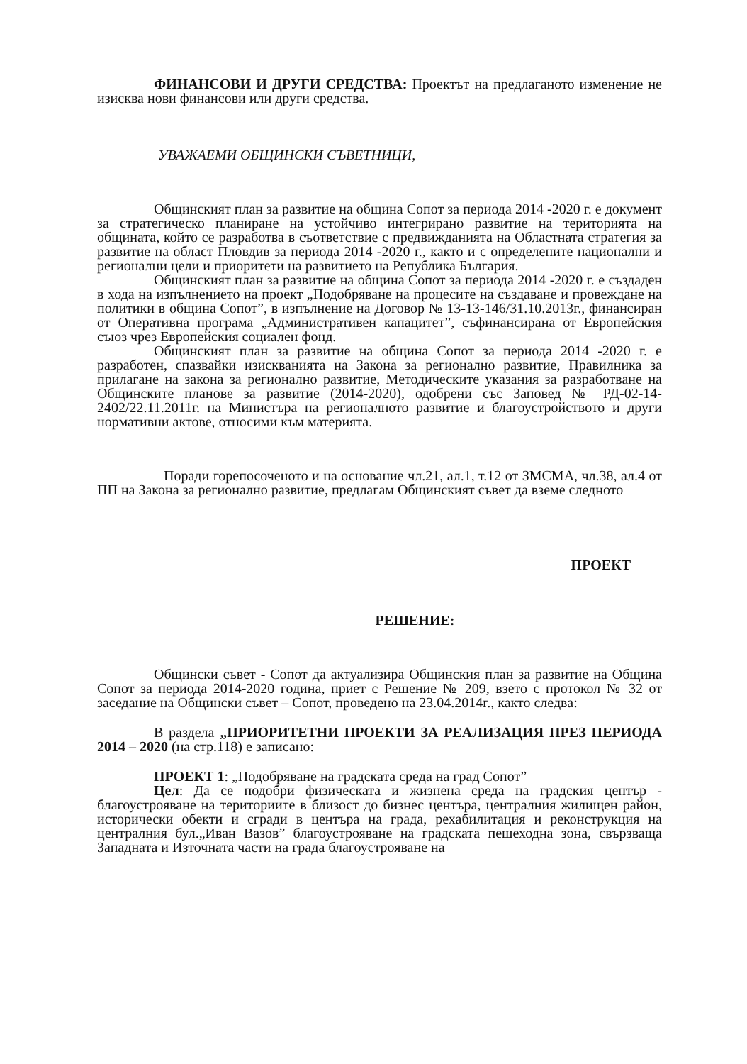ФИНАНСОВИ И ДРУГИ СРЕДСТВА: Проектът на предлаганото изменение не изисква нови финансови или други средства.
УВАЖАЕМИ ОБЩИНСКИ СЪВЕТНИЦИ,
Общинският план за развитие на община Сопот за периода 2014 -2020 г. е документ за стратегическо планиране на устойчиво интегрирано развитие на територията на общината, който се разработва в съответствие с предвижданията на Областната стратегия за развитие на област Пловдив за периода 2014 -2020 г., както и с определените национални и регионални цели и приоритети на развитието на Република България.
Общинският план за развитие на община Сопот за периода 2014 -2020 г. е създаден в хода на изпълнението на проект „Подобряване на процесите на създаване и провеждане на политики в община Сопот”, в изпълнение на Договор № 13-13-146/31.10.2013г., финансиран от Оперативна програма „Административен капацитет”, съфинансирана от Европейския съюз чрез Европейския социален фонд.
Общинският план за развитие на община Сопот за периода 2014 -2020 г. е разработен, спазвайки изискванията на Закона за регионално развитие, Правилника за прилагане на закона за регионално развитие, Методическите указания за разработване на Общинските планове за развитие (2014-2020), одобрени със Заповед № РД-02-14-2402/22.11.2011г. на Министъра на регионалното развитие и благоустройството и други нормативни актове, относими към материята.
Поради горепосоченото и на основание чл.21, ал.1, т.12 от ЗМСМА, чл.38, ал.4 от ПП на Закона за регионално развитие, предлагам Общинският съвет да вземе следното
ПРОЕКТ
РЕШЕНИЕ:
Общински съвет - Сопот да актуализира Общинския план за развитие на Община Сопот за периода 2014-2020 година, приет с Решение № 209, взето с протокол № 32 от заседание на Общински съвет – Сопот, проведено на 23.04.2014г., както следва:
В раздела „ПРИОРИТЕТНИ ПРОЕКТИ ЗА РЕАЛИЗАЦИЯ ПРЕЗ ПЕРИОДА 2014 – 2020 (на стр.118) е записано:
ПРОЕКТ 1: „Подобряване на градската среда на град Сопот”
Цел: Да се подобри физическата и жизнена среда на градския център - благоустрояване на териториите в близост до бизнес центъра, централния жилищен район, исторически обекти и сгради в центъра на града, рехабилитация и реконструкция на централния бул.„Иван Вазов” благоустрояване на градската пешеходна зона, свързваща Западната и Източната части на града благоустрояване на